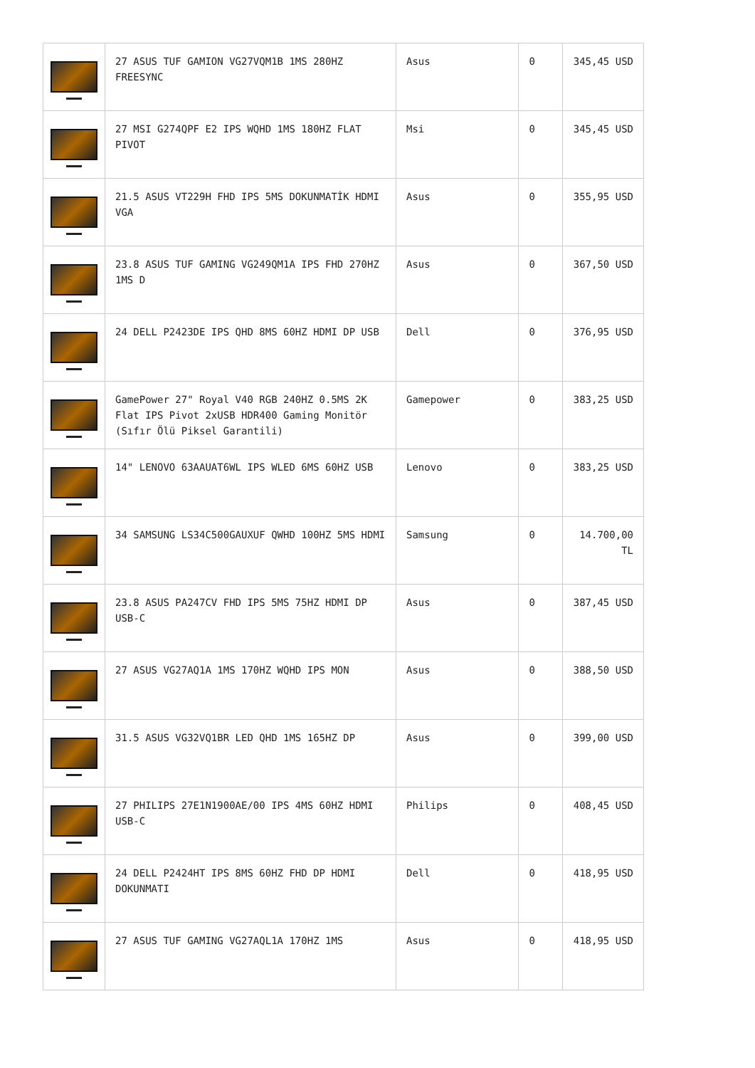| | 27 ASUS TUF GAMION VG27VQM1B 1MS 280HZ FREESYNC | Asus | 0 | 345,45 USD |
| | 27 MSI G274QPF E2 IPS WQHD 1MS 180HZ FLAT PIVOT | Msi | 0 | 345,45 USD |
| | 21.5 ASUS VT229H FHD IPS 5MS DOKUNMATİK HDMI VGA | Asus | 0 | 355,95 USD |
| | 23.8 ASUS TUF GAMING VG249QM1A IPS FHD 270HZ 1MS D | Asus | 0 | 367,50 USD |
| | 24 DELL P2423DE IPS QHD 8MS 60HZ HDMI DP USB | Dell | 0 | 376,95 USD |
| | GamePower 27" Royal V40 RGB 240HZ 0.5MS 2K Flat IPS Pivot 2xUSB HDR400 Gaming Monitör (Sıfır Ölü Piksel Garantili) | Gamepower | 0 | 383,25 USD |
| | 14" LENOVO 63AAUAT6WL IPS WLED 6MS 60HZ USB | Lenovo | 0 | 383,25 USD |
| | 34 SAMSUNG LS34C500GAUXUF QWHD 100HZ 5MS HDMI | Samsung | 0 | 14.700,00 TL |
| | 23.8 ASUS PA247CV FHD IPS 5MS 75HZ HDMI DP USB-C | Asus | 0 | 387,45 USD |
| | 27 ASUS VG27AQ1A 1MS 170HZ WQHD IPS MON | Asus | 0 | 388,50 USD |
| | 31.5 ASUS VG32VQ1BR LED QHD 1MS 165HZ DP | Asus | 0 | 399,00 USD |
| | 27 PHILIPS 27E1N1900AE/00 IPS 4MS 60HZ HDMI USB-C | Philips | 0 | 408,45 USD |
| | 24 DELL P2424HT IPS 8MS 60HZ FHD DP HDMI DOKUNMATI | Dell | 0 | 418,95 USD |
| | 27 ASUS TUF GAMING VG27AQL1A 170HZ 1MS | Asus | 0 | 418,95 USD |